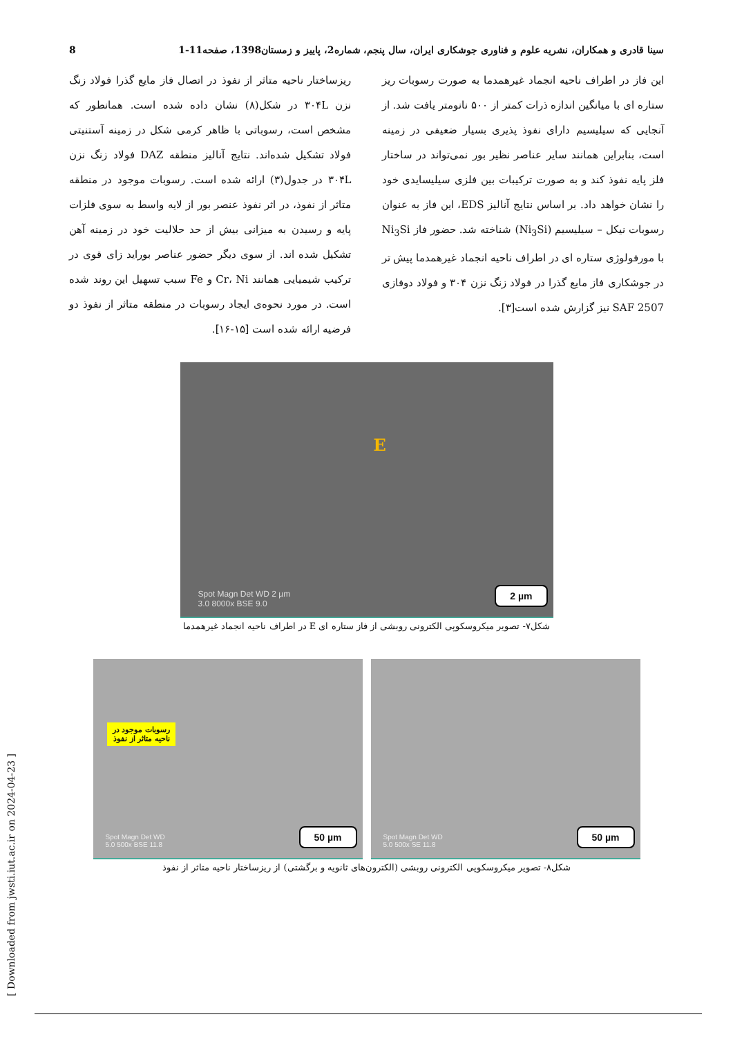سینا قادری و همکاران، نشریه علوم و فناوری جوشکاری ایران، سال پنجم، شماره2، پاییز و زمستان1398، صفحه11-1 8
این فاز در اطراف ناحیه انجماد غیرهمدما به صورت رسوبات ریز ستاره ای با میانگین اندازه ذرات کمتر از ۵۰۰ نانومتر یافت شد. از آنجایی که سیلیسیم دارای نفوذ پذیری بسیار ضعیفی در زمینه است، بنابراین همانند سایر عناصر نظیر بور نمی‌تواند در ساختار فلز پایه نفوذ کند و به صورت ترکیبات بین فلزی سیلیسایدی خود را نشان خواهد داد. بر اساس نتایج آنالیز EDS، این فاز به عنوان رسوبات نیکل – سیلیسیم (Ni<sub>3</sub>Si) شناخته شد. حضور فاز Ni<sub>3</sub>Si با مورفولوژی ستاره ای در اطراف ناحیه انجماد غیرهمدما پیش تر در جوشکاری فاز مایع گذرا در فولاد زنگ نزن ۳۰۴ و فولاد دوفازی SAF 2507 نیز گزارش شده است[۳].
ریزساختار ناحیه متاثر از نفوذ در اتصال فاز مایع گذرا فولاد زنگ نزن ۳۰۴L در شکل(۸) نشان داده شده است. همانطور که مشخص است، رسوباتی با ظاهر کرمی شکل در زمینه آستنیتی فولاد تشکیل شده‌اند. نتایج آنالیز منطقه DAZ فولاد زنگ نزن ۳۰۴L در جدول(۳) ارائه شده است. رسوبات موجود در منطقه متاثر از نفوذ، در اثر نفوذ عنصر بور از لایه واسط به سوی فلزات پایه و رسیدن به میزانی بیش از حد حلالیت خود در زمینه آهن تشکیل شده اند. از سوی دیگر حضور عناصر بوراید زای قوی در ترکیب شیمیایی همانند Cr، Ni و Fe سبب تسهیل این روند شده است. در مورد نحوه‌ی ایجاد رسوبات در منطقه متاثر از نفوذ دو فرضیه ارائه شده است [۱۵-۱۶].
E
Spot Magn Det WD 2 µm
3.0 8000x BSE 9.0
2 µm
شکل۷- تصویر میکروسکوپی الکترونی روبشی از فاز ستاره ای E در اطراف ناحیه انجماد غیرهمدما
رسوبات موجود در
ناحیه متاثر از نفوذ
Spot Magn Det WD
5.0 500x BSE 11.8
50 µm
Spot Magn Det WD
5.0 500x SE 11.8
50 µm
شکل۸- تصویر میکروسکوپی الکترونی روبشی (الکترون‌های ثانویه و برگشتی) از ریزساختار ناحیه متاثر از نفوذ
[ Downloaded from jwsti.iut.ac.ir on 2024-04-23 ]